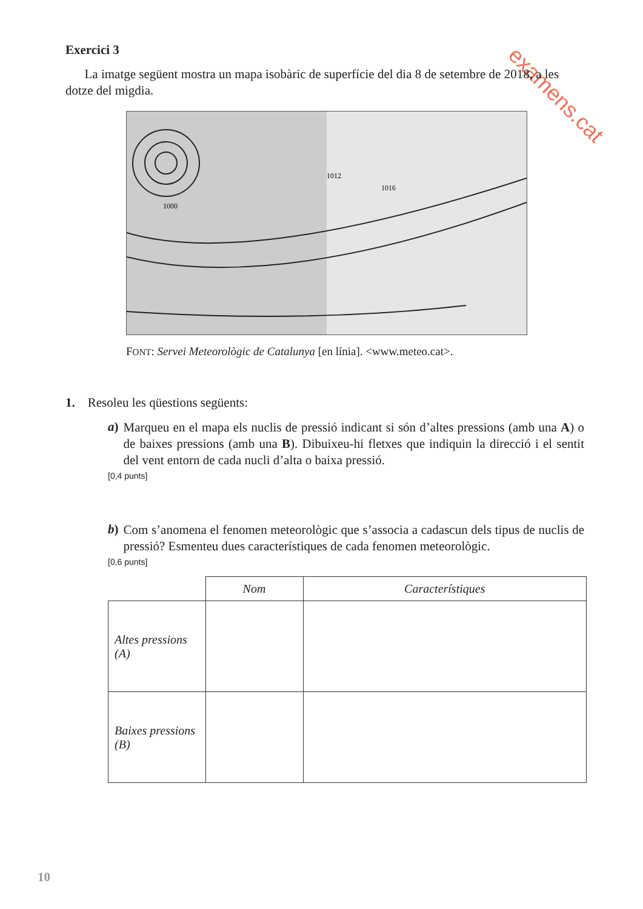examens.cat
Exercici 3
La imatge següent mostra un mapa isobàric de superfície del dia 8 de setembre de 2018, a les dotze del migdia.
1000
1012
1016
FONT: Servei Meteorològic de Catalunya [en línia]. <www.meteo.cat>.
1. Resoleu les qüestions següents:
a)
Marqueu en el mapa els nuclis de pressió indicant si són d’altes pressions (amb una A) o de baixes pressions (amb una B). Dibuixeu-hi fletxes que indiquin la direcció i el sentit del vent entorn de cada nucli d’alta o baixa pressió.
[0,4 punts]
b)
Com s’anomena el fenomen meteorològic que s’associa a cadascun dels tipus de nuclis de pressió? Esmenteu dues característiques de cada fenomen meteorològic.
[0,6 punts]
| | Nom | Característiques |
| --- | --- | --- |
| Altes pressions (A) | | |
| Baixes pressions (B) | | |
10